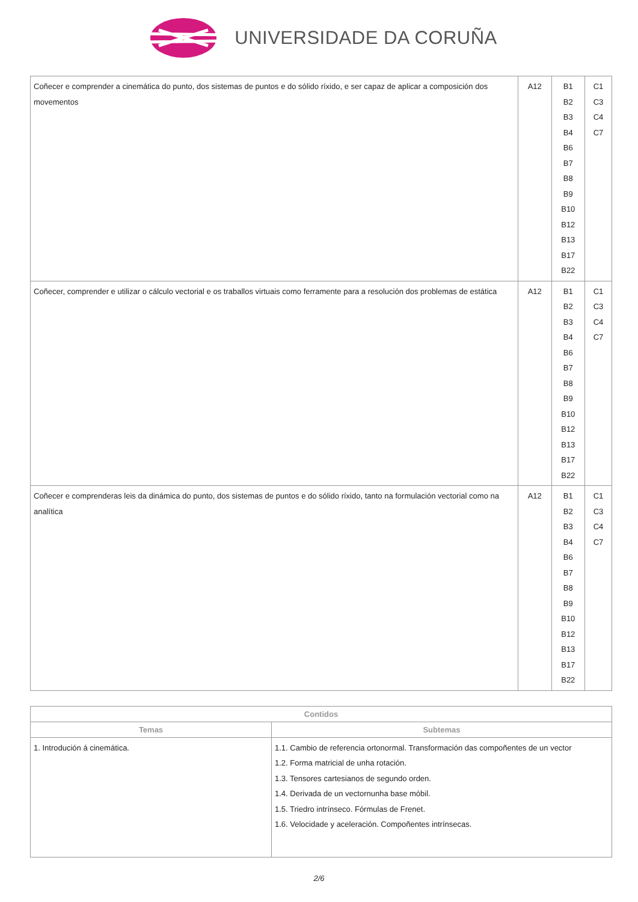UNIVERSIDADE DA CORUÑA
| Coñecer e comprender a cinemática do punto, dos sistemas de puntos e do sólido ríxido, e ser capaz de aplicar a composición dos movementos | A12 | B1 B2 B3 B4 B6 B7 B8 B9 B10 B12 B13 B17 B22 | C1 C3 C4 C7 |
| Coñecer, comprender e utilizar o cálculo vectorial e os traballos virtuais como ferramente para a resolución dos problemas de estática | A12 | B1 B2 B3 B4 B6 B7 B8 B9 B10 B12 B13 B17 B22 | C1 C3 C4 C7 |
| Coñecer e comprenderas leis da dinámica do punto, dos sistemas de puntos e do sólido ríxido, tanto na formulación vectorial como na analítica | A12 | B1 B2 B3 B4 B6 B7 B8 B9 B10 B12 B13 B17 B22 | C1 C3 C4 C7 |
| Contidos | |
| --- | --- |
| Temas | Subtemas |
| 1. Introdución á cinemática. | 1.1. Cambio de referencia ortonormal. Transformación das compoñentes de un vector 1.2. Forma matricial de unha rotación. 1.3. Tensores cartesianos de segundo orden. 1.4. Derivada de un vectornunha base móbil. 1.5. Triedro intrínseco. Fórmulas de Frenet. 1.6. Velocidade y aceleración. Compoñentes intrínsecas. |
2/6